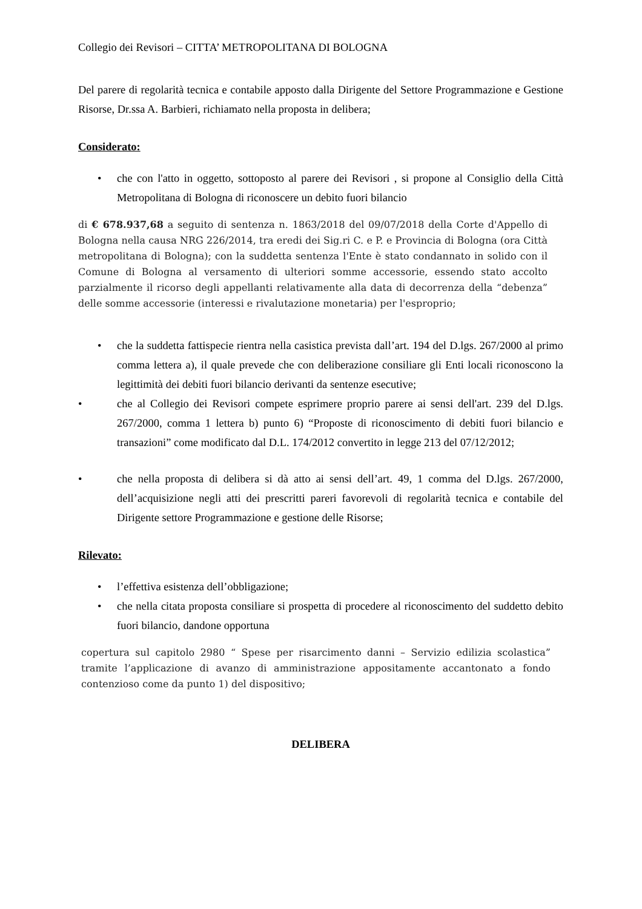Collegio dei Revisori – CITTA’ METROPOLITANA DI BOLOGNA
Del parere di regolarità tecnica e contabile apposto dalla Dirigente del Settore Programmazione e Gestione Risorse, Dr.ssa A. Barbieri, richiamato nella proposta in delibera;
Considerato:
• che con l'atto in oggetto, sottoposto al parere dei Revisori , si propone al Consiglio della Città Metropolitana di Bologna di riconoscere un debito fuori bilancio
di € 678.937,68 a seguito di sentenza n. 1863/2018 del 09/07/2018 della Corte d'Appello di Bologna nella causa NRG 226/2014, tra eredi dei Sig.ri C. e P. e Provincia di Bologna (ora Città metropolitana di Bologna); con la suddetta sentenza l'Ente è stato condannato in solido con il Comune di Bologna al versamento di ulteriori somme accessorie, essendo stato accolto parzialmente il ricorso degli appellanti relativamente alla data di decorrenza della “debenza” delle somme accessorie (interessi e rivalutazione monetaria) per l'esproprio;
• che la suddetta fattispecie rientra nella casistica prevista dall’art. 194 del D.lgs. 267/2000 al primo comma lettera a), il quale prevede che con deliberazione consiliare gli Enti locali riconoscono la legittimità dei debiti fuori bilancio derivanti da sentenze esecutive;
• che al Collegio dei Revisori compete esprimere proprio parere ai sensi dell'art. 239 del D.lgs. 267/2000, comma 1 lettera b) punto 6) “Proposte di riconoscimento di debiti fuori bilancio e transazioni” come modificato dal D.L. 174/2012 convertito in legge 213 del 07/12/2012;
• che nella proposta di delibera si dà atto ai sensi dell’art. 49, 1 comma del D.lgs. 267/2000, dell’acquisizione negli atti dei prescritti pareri favorevoli di regolarità tecnica e contabile del Dirigente settore Programmazione e gestione delle Risorse;
Rilevato:
• l’effettiva esistenza dell’obbligazione;
• che nella citata proposta consiliare si prospetta di procedere al riconoscimento del suddetto debito fuori bilancio, dandone opportuna
copertura sul capitolo 2980 “ Spese per risarcimento danni – Servizio edilizia scolastica” tramite l’applicazione di avanzo di amministrazione appositamente accantonato a fondo contenzioso come da punto 1) del dispositivo;
DELIBERA